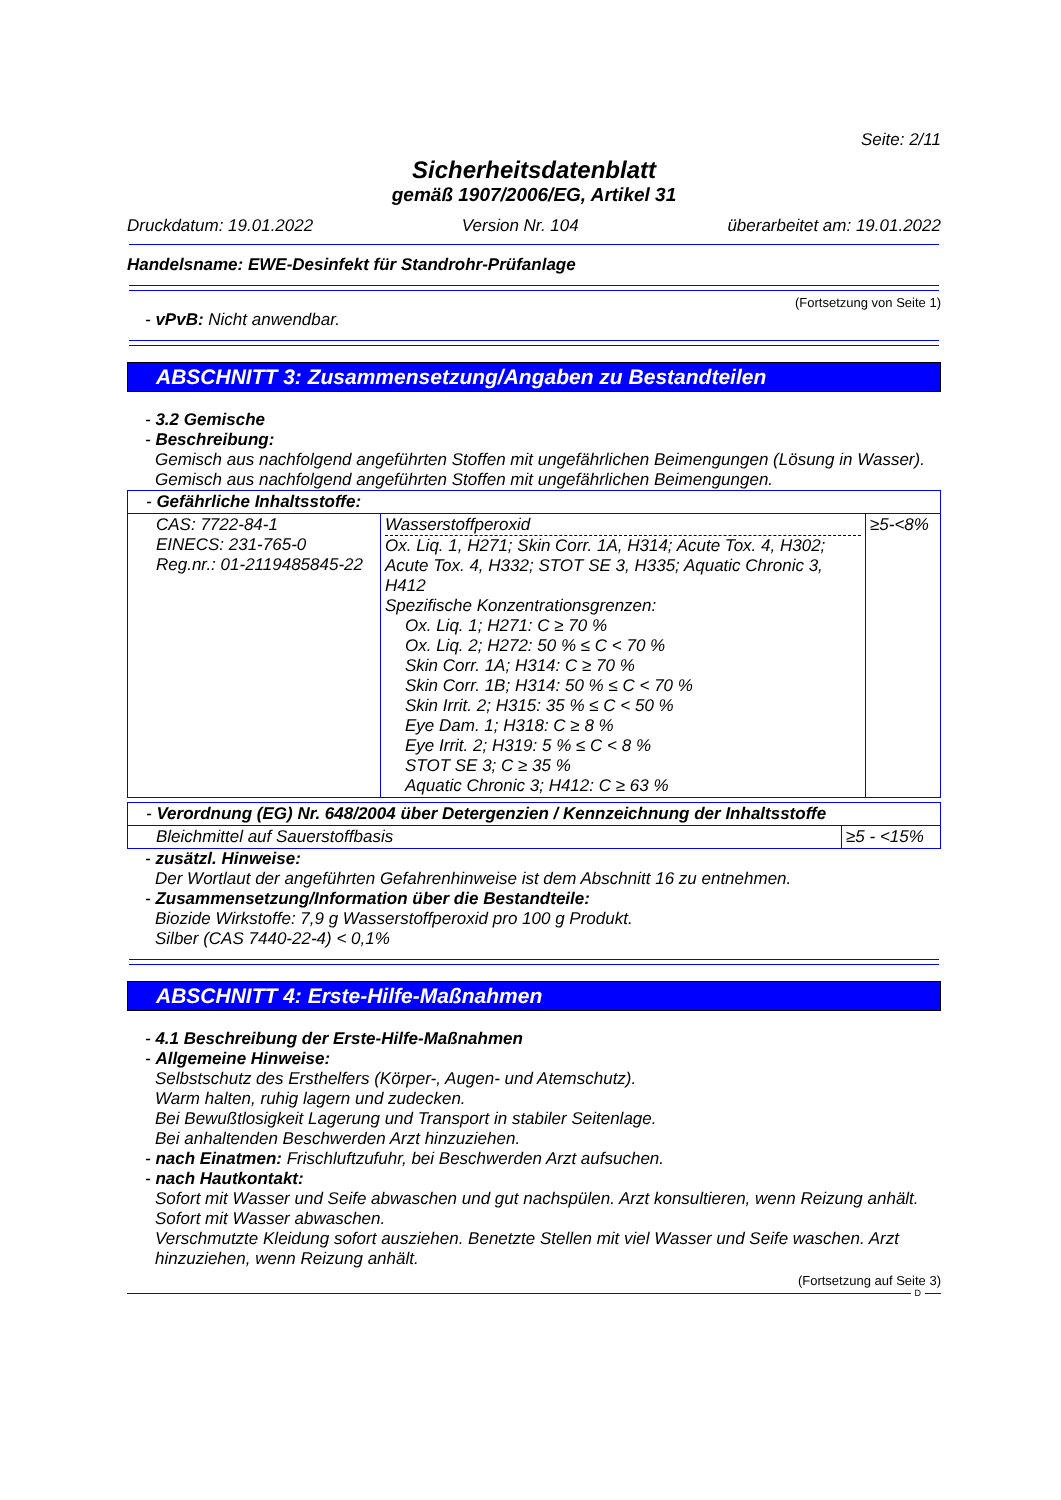Seite: 2/11
Sicherheitsdatenblatt
gemäß 1907/2006/EG, Artikel 31
Druckdatum: 19.01.2022 Version Nr. 104 überarbeitet am: 19.01.2022
Handelsname: EWE-Desinfekt für Standrohr-Prüfanlage
(Fortsetzung von Seite 1)
- vPvB: Nicht anwendbar.
ABSCHNITT 3: Zusammensetzung/Angaben zu Bestandteilen
- 3.2 Gemische
- Beschreibung:
Gemisch aus nachfolgend angeführten Stoffen mit ungefährlichen Beimengungen (Lösung in Wasser).
Gemisch aus nachfolgend angeführten Stoffen mit ungefährlichen Beimengungen.
| - Gefährliche Inhaltsstoffe: | | |
| CAS: 7722-84-1 EINECS: 231-765-0 Reg.nr.: 01-2119485845-22 | Wasserstoffperoxid Ox. Liq. 1, H271; Skin Corr. 1A, H314; Acute Tox. 4, H302; Acute Tox. 4, H332; STOT SE 3, H335; Aquatic Chronic 3, H412 Spezifische Konzentrationsgrenzen: Ox. Liq. 1; H271: C ≥ 70 % Ox. Liq. 2; H272: 50 % ≤ C < 70 % Skin Corr. 1A; H314: C ≥ 70 % Skin Corr. 1B; H314: 50 % ≤ C < 70 % Skin Irrit. 2; H315: 35 % ≤ C < 50 % Eye Dam. 1; H318: C ≥ 8 % Eye Irrit. 2; H319: 5 % ≤ C < 8 % STOT SE 3; C ≥ 35 % Aquatic Chronic 3; H412: C ≥ 63 % | ≥5-<8% |
| - Verordnung (EG) Nr. 648/2004 über Detergenzien / Kennzeichnung der Inhaltsstoffe | |
| Bleichmittel auf Sauerstoffbasis | ≥5 - <15% |
- zusätzl. Hinweise:
Der Wortlaut der angeführten Gefahrenhinweise ist dem Abschnitt 16 zu entnehmen.
- Zusammensetzung/Information über die Bestandteile:
Biozide Wirkstoffe: 7,9 g Wasserstoffperoxid pro 100 g Produkt.
Silber (CAS 7440-22-4) < 0,1%
ABSCHNITT 4: Erste-Hilfe-Maßnahmen
- 4.1 Beschreibung der Erste-Hilfe-Maßnahmen
- Allgemeine Hinweise:
Selbstschutz des Ersthelfers (Körper-, Augen- und Atemschutz).
Warm halten, ruhig lagern und zudecken.
Bei Bewußtlosigkeit Lagerung und Transport in stabiler Seitenlage.
Bei anhaltenden Beschwerden Arzt hinzuziehen.
- nach Einatmen: Frischluftzufuhr, bei Beschwerden Arzt aufsuchen.
- nach Hautkontakt:
Sofort mit Wasser und Seife abwaschen und gut nachspülen. Arzt konsultieren, wenn Reizung anhält.
Sofort mit Wasser abwaschen.
Verschmutzte Kleidung sofort ausziehen. Benetzte Stellen mit viel Wasser und Seife waschen. Arzt hinzuziehen, wenn Reizung anhält.
(Fortsetzung auf Seite 3)
D